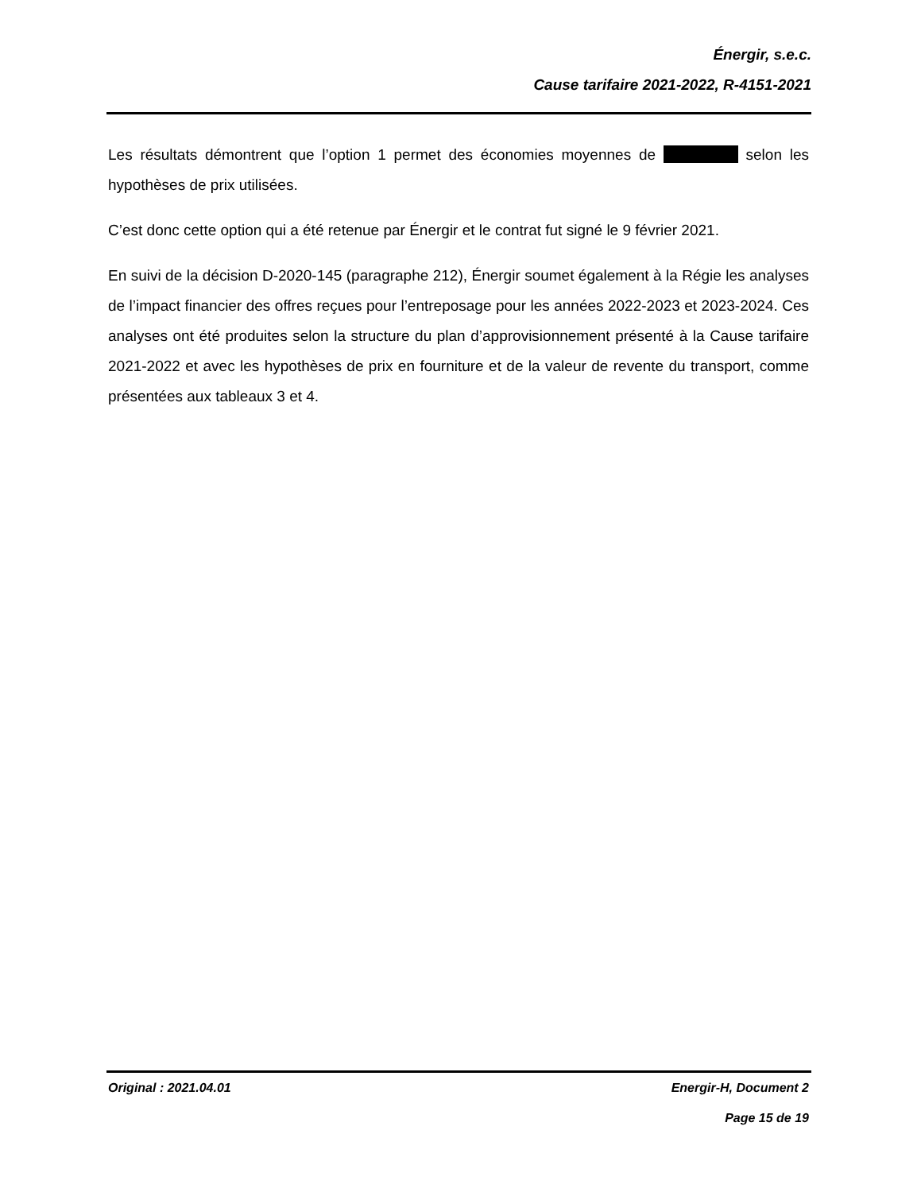Énergir, s.e.c.
Cause tarifaire 2021-2022, R-4151-2021
Les résultats démontrent que l’option 1 permet des économies moyennes de selon les hypothèses de prix utilisées.
C’est donc cette option qui a été retenue par Énergir et le contrat fut signé le 9 février 2021.
En suivi de la décision D-2020-145 (paragraphe 212), Énergir soumet également à la Régie les analyses de l’impact financier des offres reçues pour l’entreposage pour les années 2022-2023 et 2023-2024. Ces analyses ont été produites selon la structure du plan d’approvisionnement présenté à la Cause tarifaire 2021-2022 et avec les hypothèses de prix en fourniture et de la valeur de revente du transport, comme présentées aux tableaux 3 et 4.
Original : 2021.04.01 Energir-H, Document 2
Page 15 de 19